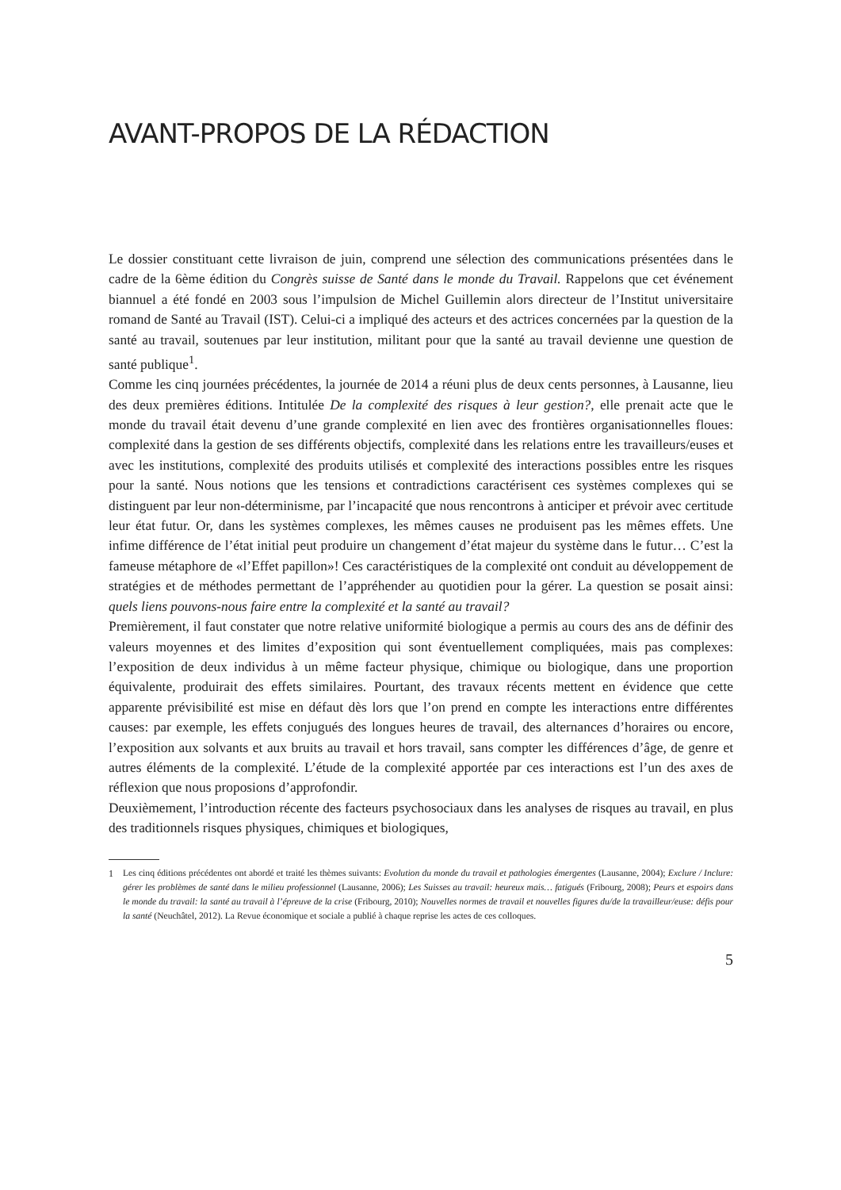AVANT-PROPOS DE LA RÉDACTION
Le dossier constituant cette livraison de juin, comprend une sélection des communications présentées dans le cadre de la 6ème édition du Congrès suisse de Santé dans le monde du Travail. Rappelons que cet événement biannuel a été fondé en 2003 sous l’impulsion de Michel Guillemin alors directeur de l’Institut universitaire romand de Santé au Travail (IST). Celui-ci a impliqué des acteurs et des actrices concernées par la question de la santé au travail, soutenues par leur institution, militant pour que la santé au travail devienne une question de santé publique<sup>1</sup>.
Comme les cinq journées précédentes, la journée de 2014 a réuni plus de deux cents personnes, à Lausanne, lieu des deux premières éditions. Intitulée De la complexité des risques à leur gestion?, elle prenait acte que le monde du travail était devenu d’une grande complexité en lien avec des frontières organisationnelles floues: complexité dans la gestion de ses différents objectifs, complexité dans les relations entre les travailleurs/euses et avec les institutions, complexité des produits utilisés et complexité des interactions possibles entre les risques pour la santé. Nous notions que les tensions et contradictions caractérisent ces systèmes complexes qui se distinguent par leur non-déterminisme, par l’incapacité que nous rencontrons à anticiper et prévoir avec certitude leur état futur. Or, dans les systèmes complexes, les mêmes causes ne produisent pas les mêmes effets. Une infime différence de l’état initial peut produire un changement d’état majeur du système dans le futur… C’est la fameuse métaphore de «l’Effet papillon»! Ces caractéristiques de la complexité ont conduit au développement de stratégies et de méthodes permettant de l’appréhender au quotidien pour la gérer. La question se posait ainsi: quels liens pouvons-nous faire entre la complexité et la santé au travail?
Premièrement, il faut constater que notre relative uniformité biologique a permis au cours des ans de définir des valeurs moyennes et des limites d’exposition qui sont éventuellement compliquées, mais pas complexes: l’exposition de deux individus à un même facteur physique, chimique ou biologique, dans une proportion équivalente, produirait des effets similaires. Pourtant, des travaux récents mettent en évidence que cette apparente prévisibilité est mise en défaut dès lors que l’on prend en compte les interactions entre différentes causes: par exemple, les effets conjugués des longues heures de travail, des alternances d’horaires ou encore, l’exposition aux solvants et aux bruits au travail et hors travail, sans compter les différences d’âge, de genre et autres éléments de la complexité. L’étude de la complexité apportée par ces interactions est l’un des axes de réflexion que nous proposions d’approfondir.
Deuxièmement, l’introduction récente des facteurs psychosociaux dans les analyses de risques au travail, en plus des traditionnels risques physiques, chimiques et biologiques,
<sup>1</sup> Les cinq éditions précédentes ont abordé et traité les thèmes suivants: Evolution du monde du travail et pathologies émergentes (Lausanne, 2004); Exclure / Inclure: gérer les problèmes de santé dans le milieu professionnel (Lausanne, 2006); Les Suisses au travail: heureux mais… fatigués (Fribourg, 2008); Peurs et espoirs dans le monde du travail: la santé au travail à l’épreuve de la crise (Fribourg, 2010); Nouvelles normes de travail et nouvelles figures du/de la travailleur/euse: défis pour la santé (Neuchâtel, 2012). La Revue économique et sociale a publié à chaque reprise les actes de ces colloques.
5